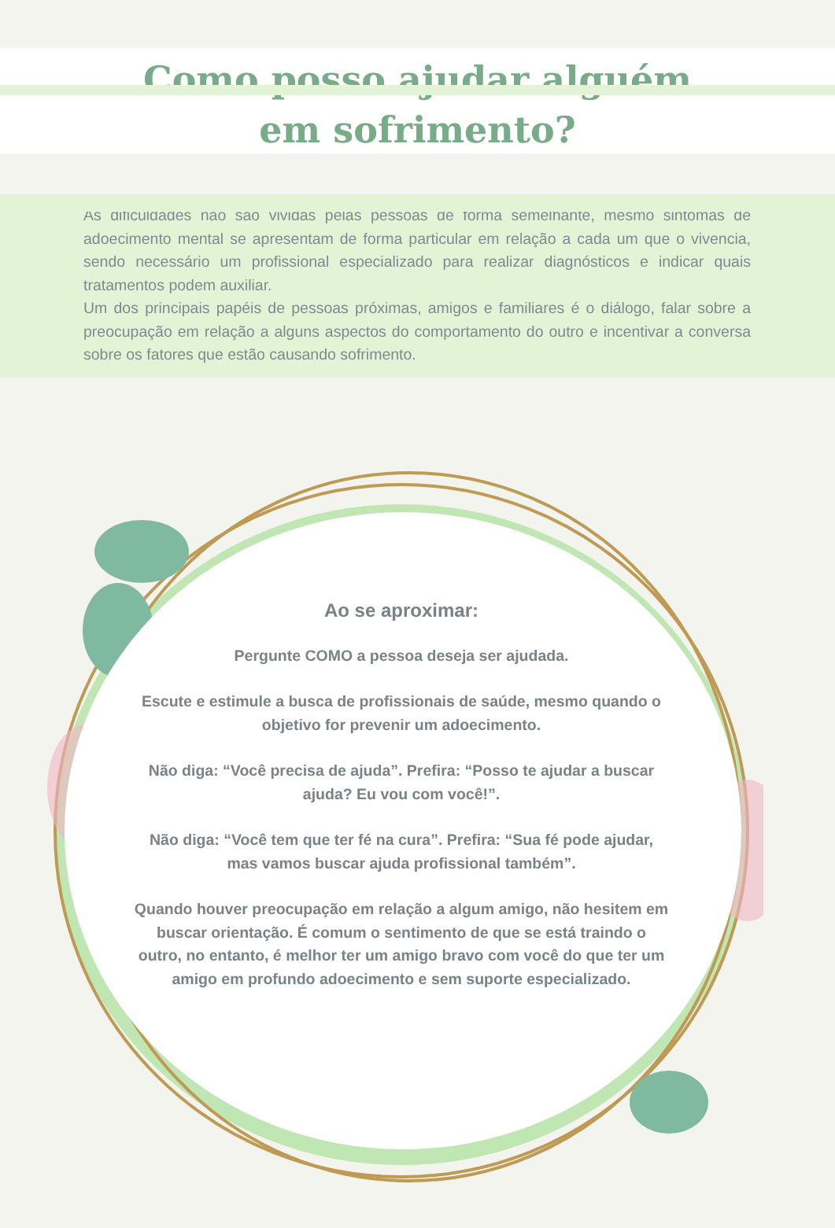Como posso ajudar alguém
em sofrimento?
As dificuldades não são vividas pelas pessoas de forma semelhante, mesmo sintomas de adoecimento mental se apresentam de forma particular em relação a cada um que o vivencia, sendo necessário um profissional especializado para realizar diagnósticos e indicar quais tratamentos podem auxiliar.
Um dos principais papéis de pessoas próximas, amigos e familiares é o diálogo, falar sobre a preocupação em relação a alguns aspectos do comportamento do outro e incentivar a conversa sobre os fatores que estão causando sofrimento.
Ao se aproximar:
Pergunte COMO a pessoa deseja ser ajudada.
Escute e estimule a busca de profissionais de saúde, mesmo quando o objetivo for prevenir um adoecimento.
Não diga: “Você precisa de ajuda”. Prefira: “Posso te ajudar a buscar ajuda? Eu vou com você!”.
Não diga: “Você tem que ter fé na cura”. Prefira: “Sua fé pode ajudar, mas vamos buscar ajuda profissional também”.
Quando houver preocupação em relação a algum amigo, não hesitem em buscar orientação. É comum o sentimento de que se está traindo o outro, no entanto, é melhor ter um amigo bravo com você do que ter um amigo em profundo adoecimento e sem suporte especializado.